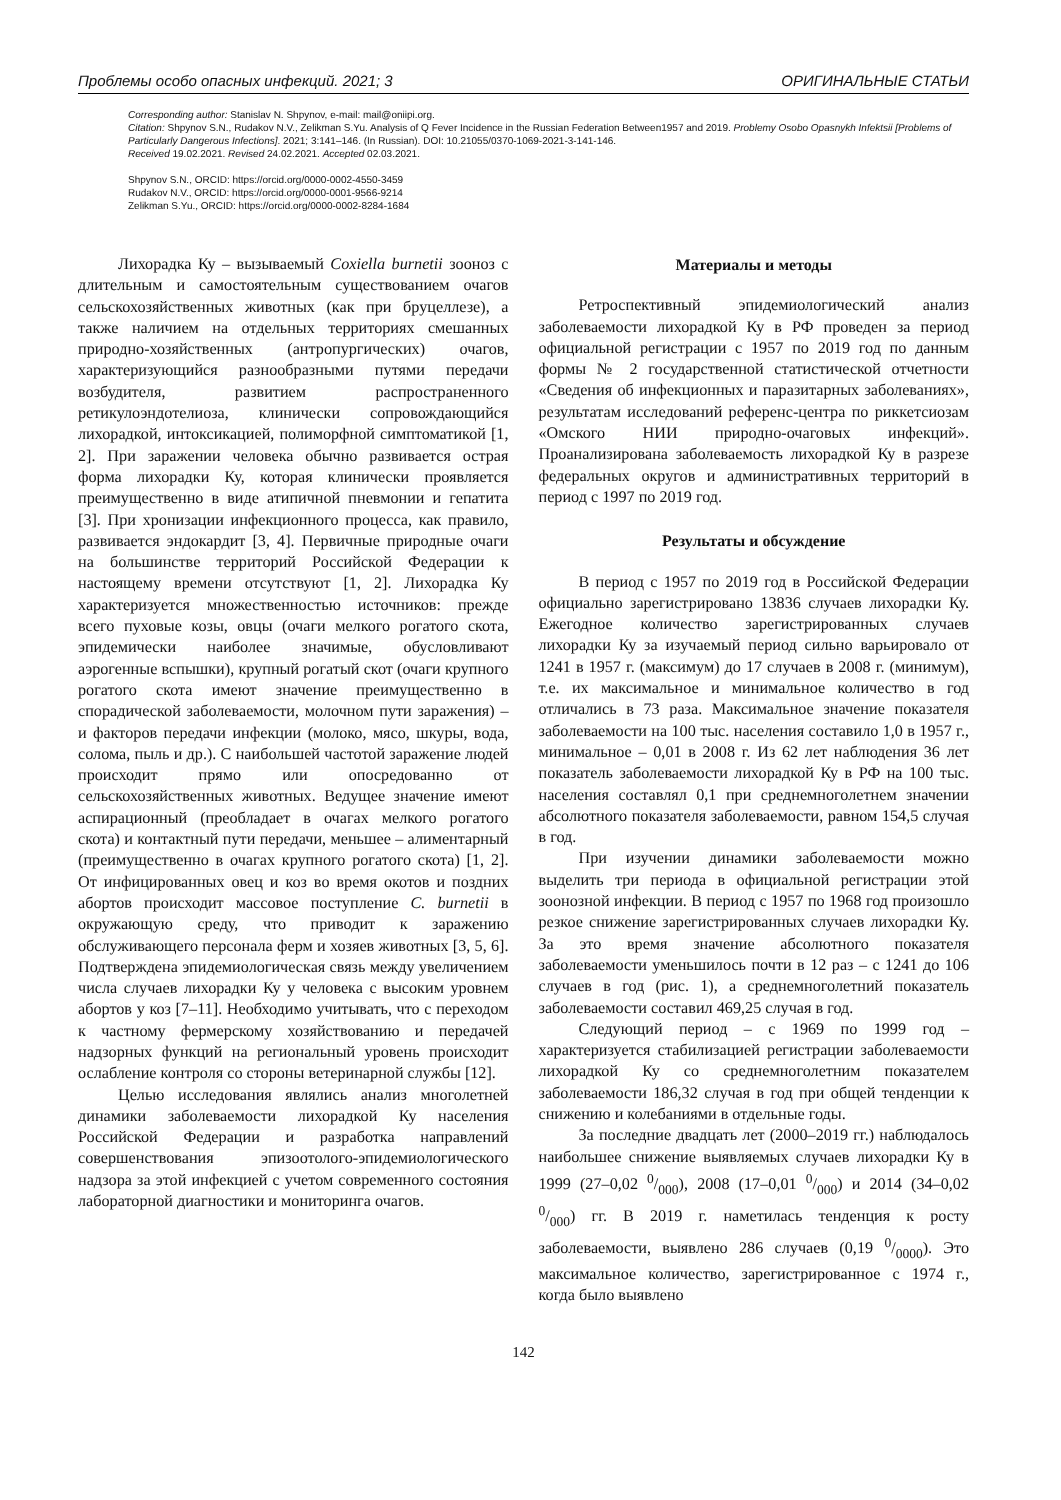Проблемы особо опасных инфекций. 2021; 3 ОРИГИНАЛЬНЫЕ СТАТЬИ
Corresponding author: Stanislav N. Shpynov, e-mail: mail@oniipi.org.
Citation: Shpynov S.N., Rudakov N.V., Zelikman S.Yu. Analysis of Q Fever Incidence in the Russian Federation Between1957 and 2019. Problemy Osobo Opasnykh Infektsii [Problems of Particularly Dangerous Infections]. 2021; 3:141–146. (In Russian). DOI: 10.21055/0370-1069-2021-3-141-146.
Received 19.02.2021. Revised 24.02.2021. Accepted 02.03.2021.
Shpynov S.N., ORCID: https://orcid.org/0000-0002-4550-3459
Rudakov N.V., ORCID: https://orcid.org/0000-0001-9566-9214
Zelikman S.Yu., ORCID: https://orcid.org/0000-0002-8284-1684
Лихорадка Ку – вызываемый Coxiella burnetii зооноз с длительным и самостоятельным существованием очагов сельскохозяйственных животных (как при бруцеллезе), а также наличием на отдельных территориях смешанных природно-хозяйственных (антропургических) очагов, характеризующийся разнообразными путями передачи возбудителя, развитием распространенного ретикулоэндотелиоза, клинически сопровождающийся лихорадкой, интоксикацией, полиморфной симптоматикой [1, 2]. При заражении человека обычно развивается острая форма лихорадки Ку, которая клинически проявляется преимущественно в виде атипичной пневмонии и гепатита [3]. При хронизации инфекционного процесса, как правило, развивается эндокардит [3, 4]. Первичные природные очаги на большинстве территорий Российской Федерации к настоящему времени отсутствуют [1, 2]. Лихорадка Ку характеризуется множественностью источников: прежде всего пуховые козы, овцы (очаги мелкого рогатого скота, эпидемически наиболее значимые, обусловливают аэрогенные вспышки), крупный рогатый скот (очаги крупного рогатого скота имеют значение преимущественно в спорадической заболеваемости, молочном пути заражения) – и факторов передачи инфекции (молоко, мясо, шкуры, вода, солома, пыль и др.). С наибольшей частотой заражение людей происходит прямо или опосредованно от сельскохозяйственных животных. Ведущее значение имеют аспирационный (преобладает в очагах мелкого рогатого скота) и контактный пути передачи, меньшее – алиментарный (преимущественно в очагах крупного рогатого скота) [1, 2]. От инфицированных овец и коз во время окотов и поздних абортов происходит массовое поступление C. burnetii в окружающую среду, что приводит к заражению обслуживающего персонала ферм и хозяев животных [3, 5, 6]. Подтверждена эпидемиологическая связь между увеличением числа случаев лихорадки Ку у человека с высоким уровнем абортов у коз [7–11]. Необходимо учитывать, что с переходом к частному фермерскому хозяйствованию и передачей надзорных функций на региональный уровень происходит ослабление контроля со стороны ветеринарной службы [12].
Целью исследования являлись анализ многолетней динамики заболеваемости лихорадкой Ку населения Российской Федерации и разработка направлений совершенствования эпизоотолого-эпидемиологического надзора за этой инфекцией с учетом современного состояния лабораторной диагностики и мониторинга очагов.
Материалы и методы
Ретроспективный эпидемиологический анализ заболеваемости лихорадкой Ку в РФ проведен за период официальной регистрации с 1957 по 2019 год по данным формы № 2 государственной статистической отчетности «Сведения об инфекционных и паразитарных заболеваниях», результатам исследований референс-центра по риккетсиозам «Омского НИИ природно-очаговых инфекций». Проанализирована заболеваемость лихорадкой Ку в разрезе федеральных округов и административных территорий в период с 1997 по 2019 год.
Результаты и обсуждение
В период с 1957 по 2019 год в Российской Федерации официально зарегистрировано 13836 случаев лихорадки Ку. Ежегодное количество зарегистрированных случаев лихорадки Ку за изучаемый период сильно варьировало от 1241 в 1957 г. (максимум) до 17 случаев в 2008 г. (минимум), т.е. их максимальное и минимальное количество в год отличались в 73 раза. Максимальное значение показателя заболеваемости на 100 тыс. населения составило 1,0 в 1957 г., минимальное – 0,01 в 2008 г. Из 62 лет наблюдения 36 лет показатель заболеваемости лихорадкой Ку в РФ на 100 тыс. населения составлял 0,1 при среднемноголетнем значении абсолютного показателя заболеваемости, равном 154,5 случая в год.
При изучении динамики заболеваемости можно выделить три периода в официальной регистрации этой зоонозной инфекции. В период с 1957 по 1968 год произошло резкое снижение зарегистрированных случаев лихорадки Ку. За это время значение абсолютного показателя заболеваемости уменьшилось почти в 12 раз – с 1241 до 106 случаев в год (рис. 1), а среднемноголетний показатель заболеваемости составил 469,25 случая в год.
Следующий период – с 1969 по 1999 год – характеризуется стабилизацией регистрации заболеваемости лихорадкой Ку со среднемноголетним показателем заболеваемости 186,32 случая в год при общей тенденции к снижению и колебаниями в отдельные годы.
За последние двадцать лет (2000–2019 гг.) наблюдалось наибольшее снижение выявляемых случаев лихорадки Ку в 1999 (27–0,02 0/000), 2008 (17–0,01 0/000) и 2014 (34–0,02 0/000) гг. В 2019 г. наметилась тенденция к росту заболеваемости, выявлено 286 случаев (0,19 0/0000). Это максимальное количество, зарегистрированное с 1974 г., когда было выявлено
142